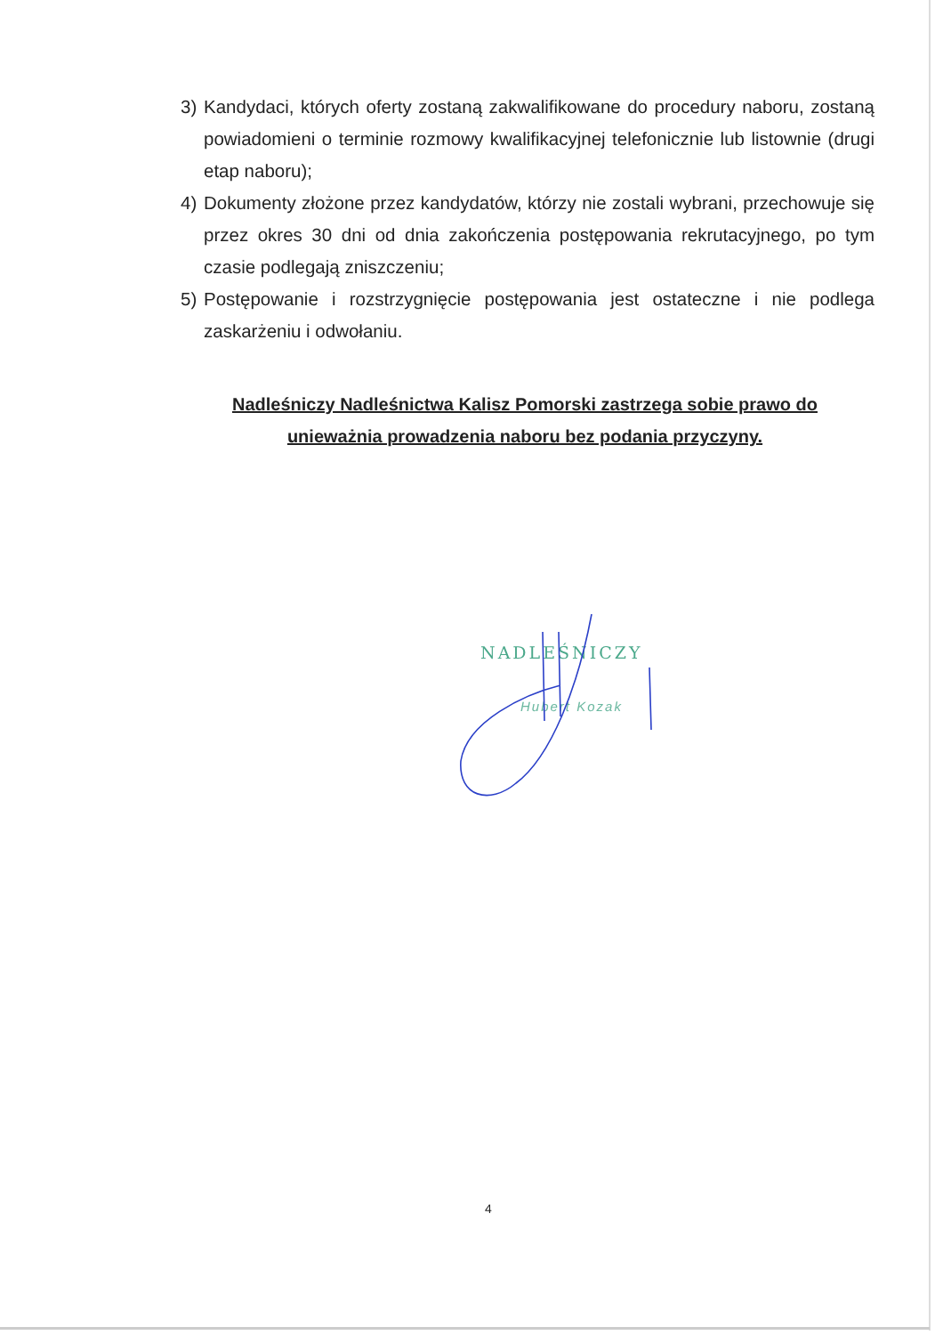3) Kandydaci, których oferty zostaną zakwalifikowane do procedury naboru, zostaną powiadomieni o terminie rozmowy kwalifikacyjnej telefonicznie lub listownie (drugi etap naboru);
4) Dokumenty złożone przez kandydatów, którzy nie zostali wybrani, przechowuje się przez okres 30 dni od dnia zakończenia postępowania rekrutacyjnego, po tym czasie podlegają zniszczeniu;
5) Postępowanie i rozstrzygnięcie postępowania jest ostateczne i nie podlega zaskarżeniu i odwołaniu.
Nadleśniczy Nadleśnictwa Kalisz Pomorski zastrzega sobie prawo do unieważnia prowadzenia naboru bez podania przyczyny.
NADLEŚNICZY
Hubert Kozak
4